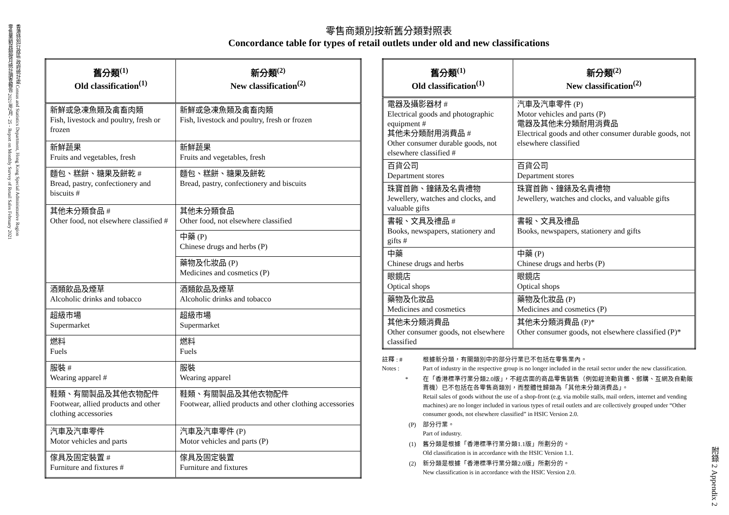香港特別行政區 政府統計處 Census and Statistics Department, Hong Kong Special Administrative Region
零售業銷貨額按月統計調查報告 2021年2月 - 25 - Report on Monthly Survey of Retail Sales February 2021
附錄 2 Appendix 2
零售商類別按新舊分類對照表
Concordance table for types of retail outlets under old and new classifications
| 舊分類<sup>(1)</sup> Old classification<sup>(1)</sup> | 新分類<sup>(2)</sup> New classification<sup>(2)</sup> |
| --- | --- |
| 新鮮或急凍魚類及禽畜肉類 Fish, livestock and poultry, fresh or frozen | 新鮮或急凍魚類及禽畜肉類 Fish, livestock and poultry, fresh or frozen |
| 新鮮蔬果 Fruits and vegetables, fresh | 新鮮蔬果 Fruits and vegetables, fresh |
| 麵包、糕餅、糖果及餅乾 # Bread, pastry, confectionery and biscuits # | 麵包、糕餅、糖果及餅乾 Bread, pastry, confectionery and biscuits |
| 其他未分類食品 # Other food, not elsewhere classified # | 其他未分類食品 Other food, not elsewhere classified |
| | 中藥 (P) Chinese drugs and herbs (P) |
| | 藥物及化妝品 (P) Medicines and cosmetics (P) |
| 酒類飲品及煙草 Alcoholic drinks and tobacco | 酒類飲品及煙草 Alcoholic drinks and tobacco |
| 超級市場 Supermarket | 超級市場 Supermarket |
| 燃料 Fuels | 燃料 Fuels |
| 服裝 # Wearing apparel # | 服裝 Wearing apparel |
| 鞋類、有關製品及其他衣物配件 Footwear, allied products and other clothing accessories | 鞋類、有關製品及其他衣物配件 Footwear, allied products and other clothing accessories |
| 汽車及汽車零件 Motor vehicles and parts | 汽車及汽車零件 (P) Motor vehicles and parts (P) |
| 傢具及固定裝置 # Furniture and fixtures # | 傢具及固定裝置 Furniture and fixtures |
| 舊分類<sup>(1)</sup> Old classification<sup>(1)</sup> | 新分類<sup>(2)</sup> New classification<sup>(2)</sup> |
| --- | --- |
| 電器及攝影器材 # Electrical goods and photographic equipment # 其他未分類耐用消費品 # Other consumer durable goods, not elsewhere classified # | 汽車及汽車零件 (P) Motor vehicles and parts (P) 電器及其他未分類耐用消費品 Electrical goods and other consumer durable goods, not elsewhere classified |
| 百貨公司 Department stores | 百貨公司 Department stores |
| 珠寶首飾、鐘錶及名貴禮物 Jewellery, watches and clocks, and valuable gifts | 珠寶首飾、鐘錶及名貴禮物 Jewellery, watches and clocks, and valuable gifts |
| 書報、文具及禮品 # Books, newspapers, stationery and gifts # | 書報、文具及禮品 Books, newspapers, stationery and gifts |
| 中藥 Chinese drugs and herbs | 中藥 (P) Chinese drugs and herbs (P) |
| 眼鏡店 Optical shops | 眼鏡店 Optical shops |
| 藥物及化妝品 Medicines and cosmetics | 藥物及化妝品 (P) Medicines and cosmetics (P) |
| 其他未分類消費品 Other consumer goods, not elsewhere classified | 其他未分類消費品 (P)* Other consumer goods, not elsewhere classified (P)* |
註釋 : #
Notes : 根據新分類，有關類別中的部分行業已不包括在零售業內。
Part of industry in the respective group is no longer included in the retail sector under the new classification.
* 在「香港標準行業分類2.0版」，不經店面的商品零售銷售（例如經流動貨攤、郵購、互網及自動販賣機）已不包括在各零售商類別，而整體性歸類為「其他未分類消費品」。
Retail sales of goods without the use of a shop-front (e.g. via mobile stalls, mail orders, internet and vending machines) are no longer included in various types of retail outlets and are collectively grouped under “Other consumer goods, not elsewhere classified” in HSIC Version 2.0.
(P) 部分行業。
Part of industry.
(1) 舊分類是根據「香港標準行業分類1.1版」所劃分的。
Old classification is in accordance with the HSIC Version 1.1.
(2) 新分類是根據「香港標準行業分類2.0版」所劃分的。
New classification is in accordance with the HSIC Version 2.0.